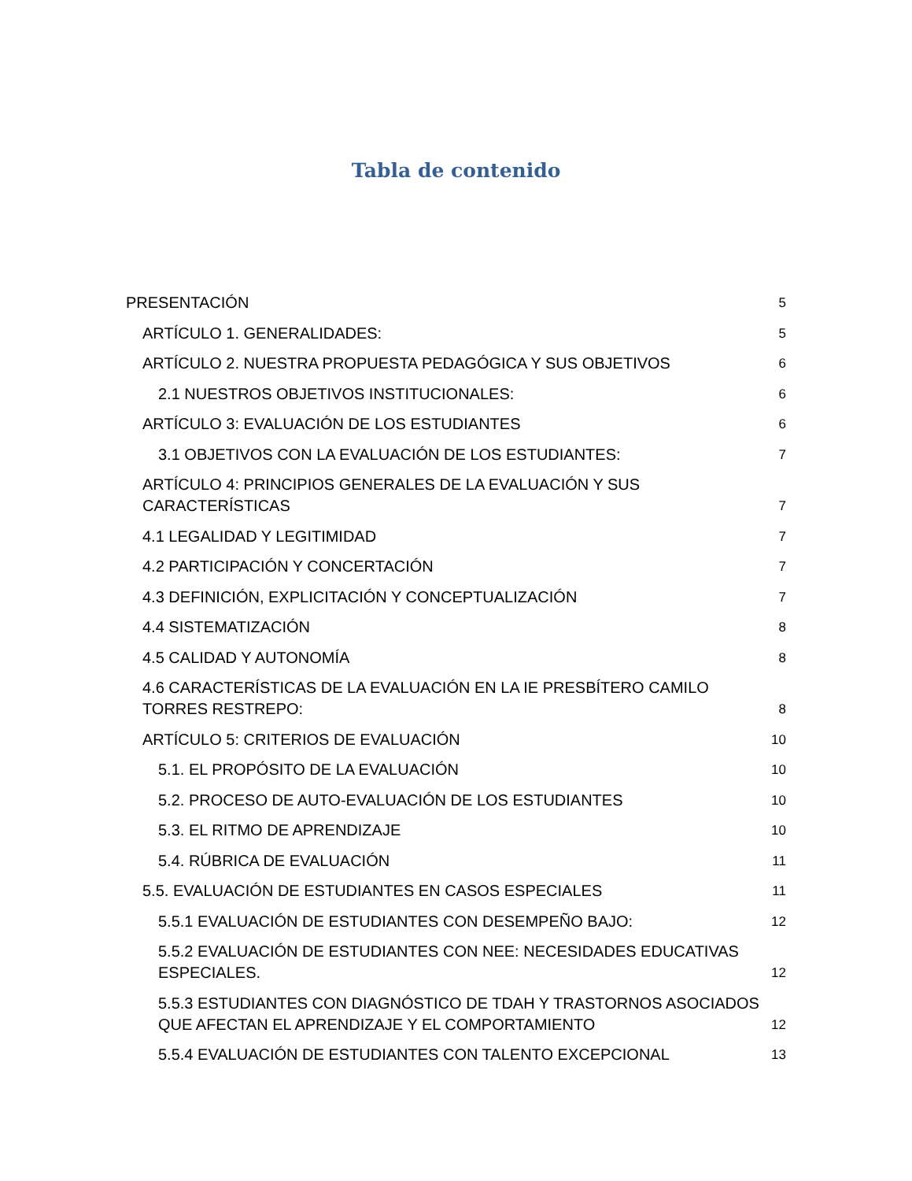Tabla de contenido
PRESENTACIÓN 5
ARTÍCULO 1. GENERALIDADES: 5
ARTÍCULO 2. NUESTRA PROPUESTA PEDAGÓGICA Y SUS OBJETIVOS 6
2.1 NUESTROS OBJETIVOS INSTITUCIONALES: 6
ARTÍCULO 3: EVALUACIÓN DE LOS ESTUDIANTES 6
3.1 OBJETIVOS CON LA EVALUACIÓN DE LOS ESTUDIANTES: 7
ARTÍCULO 4: PRINCIPIOS GENERALES DE LA EVALUACIÓN Y SUS CARACTERÍSTICAS 7
4.1 LEGALIDAD Y LEGITIMIDAD 7
4.2 PARTICIPACIÓN Y CONCERTACIÓN 7
4.3 DEFINICIÓN, EXPLICITACIÓN Y CONCEPTUALIZACIÓN 7
4.4 SISTEMATIZACIÓN 8
4.5 CALIDAD Y AUTONOMÍA 8
4.6 CARACTERÍSTICAS DE LA EVALUACIÓN EN LA IE PRESBÍTERO CAMILO TORRES RESTREPO: 8
ARTÍCULO 5: CRITERIOS DE EVALUACIÓN 10
5.1. EL PROPÓSITO DE LA EVALUACIÓN 10
5.2. PROCESO DE AUTO-EVALUACIÓN DE LOS ESTUDIANTES 10
5.3. EL RITMO DE APRENDIZAJE 10
5.4. RÚBRICA DE EVALUACIÓN 11
5.5. EVALUACIÓN DE ESTUDIANTES EN CASOS ESPECIALES 11
5.5.1 EVALUACIÓN DE ESTUDIANTES CON DESEMPEÑO BAJO: 12
5.5.2 EVALUACIÓN DE ESTUDIANTES CON NEE: NECESIDADES EDUCATIVAS ESPECIALES. 12
5.5.3 ESTUDIANTES CON DIAGNÓSTICO DE TDAH Y TRASTORNOS ASOCIADOS QUE AFECTAN EL APRENDIZAJE Y EL COMPORTAMIENTO 12
5.5.4 EVALUACIÓN DE ESTUDIANTES CON TALENTO EXCEPCIONAL 13